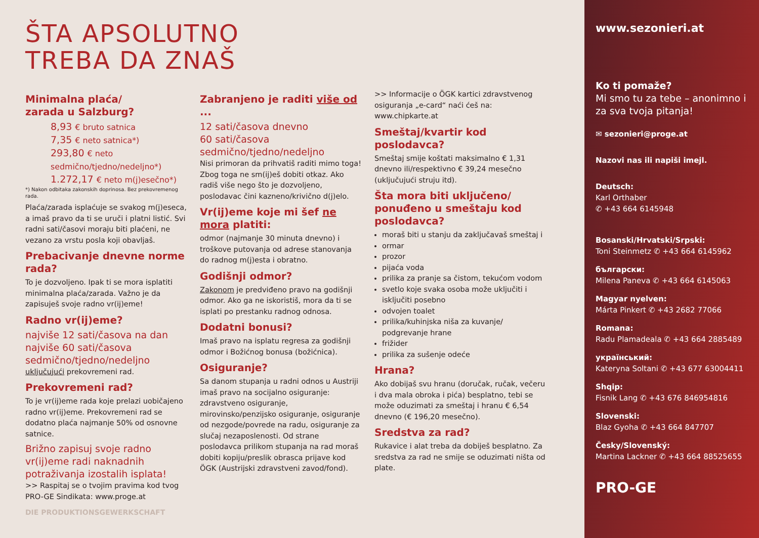ŠTA APSOLUTNO
TREBA DA ZNAŠ
Minimalna plaća/
zarada u Salzburg?
8,93 € bruto satnica
7,35 € neto satnica*)
293,80 € neto sedmično/tjedno/nedeljno*)
1.272,17 € neto m(j)esečno*)
*) Nakon odbitaka zakonskih doprinosa. Bez prekovremenog rada.
Plaća/zarada isplaćuje se svakog m(j)eseca, a imaš pravo da ti se uruči i platni listić. Svi radni sati/časovi moraju biti plaćeni, ne vezano za vrstu posla koji obavljaš.
Prebacivanje dnevne norme rada?
To je dozvoljeno. Ipak ti se mora isplatiti minimalna plaća/zarada. Važno je da zapisuješ svoje radno vr(ij)eme!
Radno vr(ij)eme?
najviše 12 sati/časova na dan najviše 60 sati/časova sedmično/tjedno/nedeljno
uključujući prekovremeni rad.
Prekovremeni rad?
To je vr(ij)eme rada koje prelazi uobičajeno radno vr(ij)eme. Prekovremeni rad se dodatno plaća najmanje 50% od osnovne satnice.
Brižno zapisuj svoje radno vr(ij)eme radi naknadnih potraživanja izostalih isplata!
>> Raspitaj se o tvojim pravima kod tvog PRO-GE Sindikata: www.proge.at
DIE PRODUKTIONSGEWERKSCHAFT
Zabranjeno je raditi više od ...
12 sati/časova dnevno
60 sati/časova sedmično/tjedno/nedeljno
Nisi primoran da prihvatiš raditi mimo toga! Zbog toga ne sm(ij)eš dobiti otkaz. Ako radiš više nego što je dozvoljeno, poslodavac čini kazneno/krivično d(j)elo.
Vr(ij)eme koje mi šef ne mora platiti:
odmor (najmanje 30 minuta dnevno) i troškove putovanja od adrese stanovanja do radnog m(j)esta i obratno.
Godišnji odmor?
Zakonom je predviđeno pravo na godišnji odmor. Ako ga ne iskoristiš, mora da ti se isplati po prestanku radnog odnosa.
Dodatni bonusi?
Imaš pravo na isplatu regresa za godišnji odmor i Božićnog bonusa (božićnica).
Osiguranje?
Sa danom stupanja u radni odnos u Austriji imaš pravo na socijalno osiguranje: zdravstveno osiguranje, mirovinsko/penzijsko osiguranje, osiguranje od nezgode/povrede na radu, osiguranje za slučaj nezaposlenosti. Od strane poslodavca prilikom stupanja na rad moraš dobiti kopiju/preslik obrasca prijave kod ÖGK (Austrijski zdravstveni zavod/fond).
>> Informacije o ÖGK kartici zdravstvenog osiguranja „e-card“ naći ćeš na: www.chipkarte.at
Smeštaj/kvartir kod poslodavca?
Smeštaj smije koštati maksimalno € 1,31 dnevno ili/respektivno € 39,24 mesečno (uključujući struju itd).
Šta mora biti uključeno/ ponuđeno u smeštaju kod poslodavca?
moraš biti u stanju da zaključavaš smeštaj i
ormar
prozor
pijaća voda
prilika za pranje sa čistom, tekućom vodom
svetlo koje svaka osoba može uključiti i isključiti posebno
odvojen toalet
prilika/kuhinjska niša za kuvanje/ podgrevanje hrane
frižider
prilika za sušenje odeće
Hrana?
Ako dobijaš svu hranu (doručak, ručak, večeru i dva mala obroka i pića) besplatno, tebi se može oduzimati za smeštaj i hranu € 6,54 dnevno (€ 196,20 mesečno).
Sredstva za rad?
Rukavice i alat treba da dobiješ besplatno. Za sredstva za rad ne smije se oduzimati ništa od plate.
www.sezonieri.at
Ko ti pomaže?
Mi smo tu za tebe – anonimno i za sva tvoja pitanja!
✉ sezonieri@proge.at
Nazovi nas ili napiši imejl.
Deutsch:
Karl Orthaber
✆ +43 664 6145948
Bosanski/Hrvatski/Srpski:
Toni Steinmetz ✆ +43 664 6145962
български:
Milena Paneva ✆ +43 664 6145063
Magyar nyelven:
Márta Pinkert ✆ +43 2682 77066
Romana:
Radu Plamadeala ✆ +43 664 2885489
український:
Kateryna Soltani ✆ +43 677 63004411
Shqip:
Fisnik Lang ✆ +43 676 846954816
Slovenski:
Blaz Gyoha ✆ +43 664 847707
Česky/Slovenský:
Martina Lackner ✆ +43 664 88525655
PRO-GE